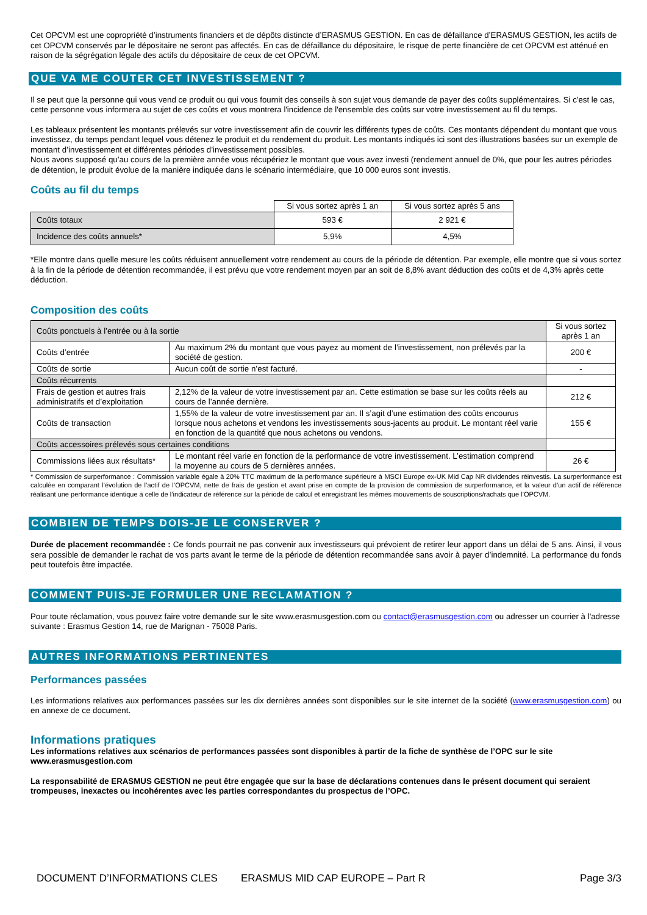Cet OPCVM est une copropriété d’instruments financiers et de dépôts distincte d’ERASMUS GESTION. En cas de défaillance d’ERASMUS GESTION, les actifs de cet OPCVM conservés par le dépositaire ne seront pas affectés. En cas de défaillance du dépositaire, le risque de perte financière de cet OPCVM est atténué en raison de la ségrégation légale des actifs du dépositaire de ceux de cet OPCVM.
QUE VA ME COUTER CET INVESTISSEMENT ?
Il se peut que la personne qui vous vend ce produit ou qui vous fournit des conseils à son sujet vous demande de payer des coûts supplémentaires. Si c'est le cas, cette personne vous informera au sujet de ces coûts et vous montrera l'incidence de l'ensemble des coûts sur votre investissement au fil du temps.
Les tableaux présentent les montants prélevés sur votre investissement afin de couvrir les différents types de coûts. Ces montants dépendent du montant que vous investissez, du temps pendant lequel vous détenez le produit et du rendement du produit. Les montants indiqués ici sont des illustrations basées sur un exemple de montant d’investissement et différentes périodes d’investissement possibles.
Nous avons supposé qu’au cours de la première année vous récupériez le montant que vous avez investi (rendement annuel de 0%, que pour les autres périodes de détention, le produit évolue de la manière indiquée dans le scénario intermédiaire, que 10 000 euros sont investis.
Coûts au fil du temps
| | Si vous sortez après 1 an | Si vous sortez après 5 ans |
| --- | --- | --- |
| Coûts totaux | 593 € | 2 921 € |
| Incidence des coûts annuels* | 5,9% | 4,5% |
*Elle montre dans quelle mesure les coûts réduisent annuellement votre rendement au cours de la période de détention. Par exemple, elle montre que si vous sortez à la fin de la période de détention recommandée, il est prévu que votre rendement moyen par an soit de 8,8% avant déduction des coûts et de 4,3% après cette déduction.
Composition des coûts
| Coûts ponctuels à l’entrée ou à la sortie | | Si vous sortez après 1 an |
| Coûts d’entrée | Au maximum 2% du montant que vous payez au moment de l’investissement, non prélevés par la société de gestion. | 200 € |
| Coûts de sortie | Aucun coût de sortie n’est facturé. | - |
| Coûts récurrents | | |
| Frais de gestion et autres frais administratifs et d’exploitation | 2,12% de la valeur de votre investissement par an. Cette estimation se base sur les coûts réels au cours de l’année dernière. | 212 € |
| Coûts de transaction | 1,55% de la valeur de votre investissement par an. Il s’agit d’une estimation des coûts encourus lorsque nous achetons et vendons les investissements sous-jacents au produit. Le montant réel varie en fonction de la quantité que nous achetons ou vendons. | 155 € |
| Coûts accessoires prélevés sous certaines conditions | | |
| Commissions liées aux résultats* | Le montant réel varie en fonction de la performance de votre investissement. L’estimation comprend la moyenne au cours de 5 dernières années. | 26 € |
* Commission de surperformance : Commission variable égale à 20% TTC maximum de la performance supérieure à MSCI Europe ex-UK Mid Cap NR dividendes réinvestis. La surperformance est calculée en comparant l’évolution de l’actif de l’OPCVM, nette de frais de gestion et avant prise en compte de la provision de commission de surperformance, et la valeur d’un actif de référence réalisant une performance identique à celle de l’indicateur de référence sur la période de calcul et enregistrant les mêmes mouvements de souscriptions/rachats que l’OPCVM.
COMBIEN DE TEMPS DOIS-JE LE CONSERVER ?
Durée de placement recommandée : Ce fonds pourrait ne pas convenir aux investisseurs qui prévoient de retirer leur apport dans un délai de 5 ans. Ainsi, il vous sera possible de demander le rachat de vos parts avant le terme de la période de détention recommandée sans avoir à payer d’indemnité. La performance du fonds peut toutefois être impactée.
COMMENT PUIS-JE FORMULER UNE RECLAMATION ?
Pour toute réclamation, vous pouvez faire votre demande sur le site www.erasmusgestion.com ou contact@erasmusgestion.com ou adresser un courrier à l'adresse suivante : Erasmus Gestion 14, rue de Marignan - 75008 Paris.
AUTRES INFORMATIONS PERTINENTES
Performances passées
Les informations relatives aux performances passées sur les dix dernières années sont disponibles sur le site internet de la société (www.erasmusgestion.com) ou en annexe de ce document.
Informations pratiques
Les informations relatives aux scénarios de performances passées sont disponibles à partir de la fiche de synthèse de l’OPC sur le site www.erasmusgestion.com
La responsabilité de ERASMUS GESTION ne peut être engagée que sur la base de déclarations contenues dans le présent document qui seraient trompeuses, inexactes ou incohérentes avec les parties correspondantes du prospectus de l’OPC.
DOCUMENT D’INFORMATIONS CLES ERASMUS MID CAP EUROPE – Part R Page 3/3